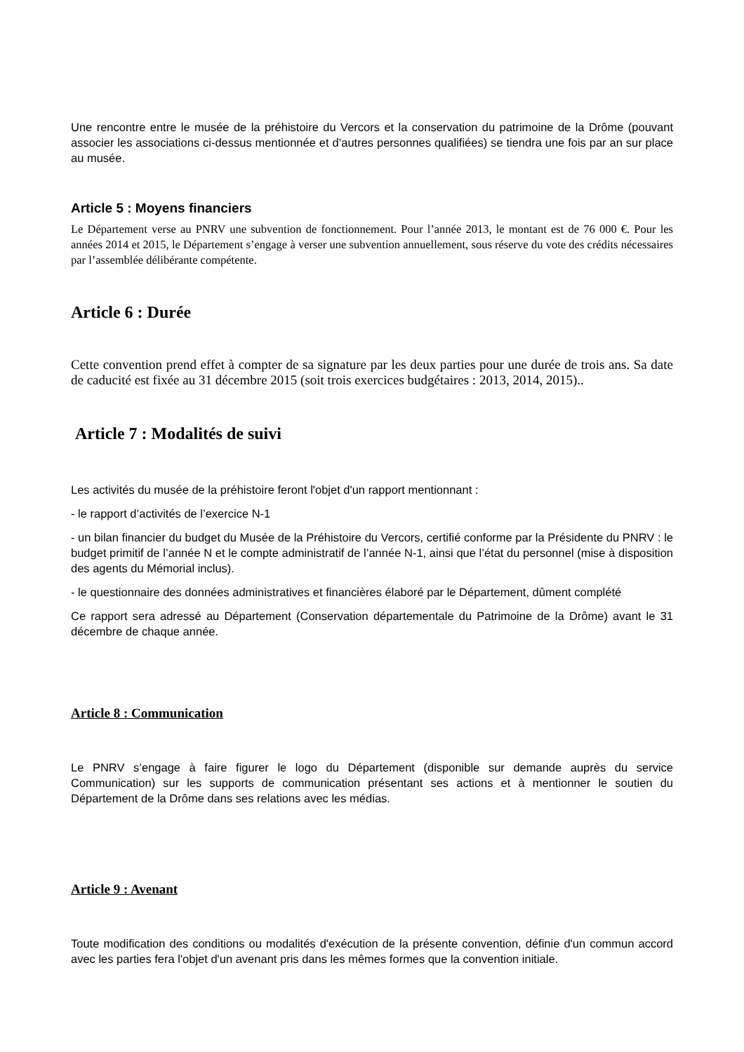Une rencontre entre le musée de la préhistoire du Vercors et la conservation du patrimoine de la Drôme (pouvant associer les associations ci-dessus mentionnée et d’autres personnes qualifiées) se tiendra une fois par an sur place au musée.
Article 5 : Moyens financiers
Le Département verse au PNRV une subvention de fonctionnement. Pour l’année 2013, le montant est de 76 000 €. Pour les années 2014 et 2015, le Département s’engage à verser une subvention annuellement, sous réserve du vote des crédits nécessaires par l’assemblée délibérante compétente.
Article 6 : Durée
Cette convention prend effet à compter de sa signature par les deux parties pour une durée de trois ans. Sa date de caducité est fixée au 31 décembre 2015 (soit trois exercices budgétaires : 2013, 2014, 2015)..
Article 7 : Modalités de suivi
Les activités du musée de la préhistoire feront l'objet d'un rapport mentionnant :
- le rapport d’activités de l’exercice N-1
- un bilan financier du budget du Musée de la Préhistoire du Vercors, certifié conforme par la Présidente du PNRV : le budget primitif de l’année N et le compte administratif de l’année N-1, ainsi que l’état du personnel (mise à disposition des agents du Mémorial inclus).
- le questionnaire des données administratives et financières élaboré par le Département, dûment complété
Ce rapport sera adressé au Département (Conservation départementale du Patrimoine de la Drôme) avant le 31 décembre de chaque année.
Article 8 : Communication
Le PNRV s’engage à faire figurer le logo du Département (disponible sur demande auprès du service Communication) sur les supports de communication présentant ses actions et à mentionner le soutien du Département de la Drôme dans ses relations avec les médias.
Article 9 : Avenant
Toute modification des conditions ou modalités d'exécution de la présente convention, définie d'un commun accord avec les parties fera l'objet d'un avenant pris dans les mêmes formes que la convention initiale.